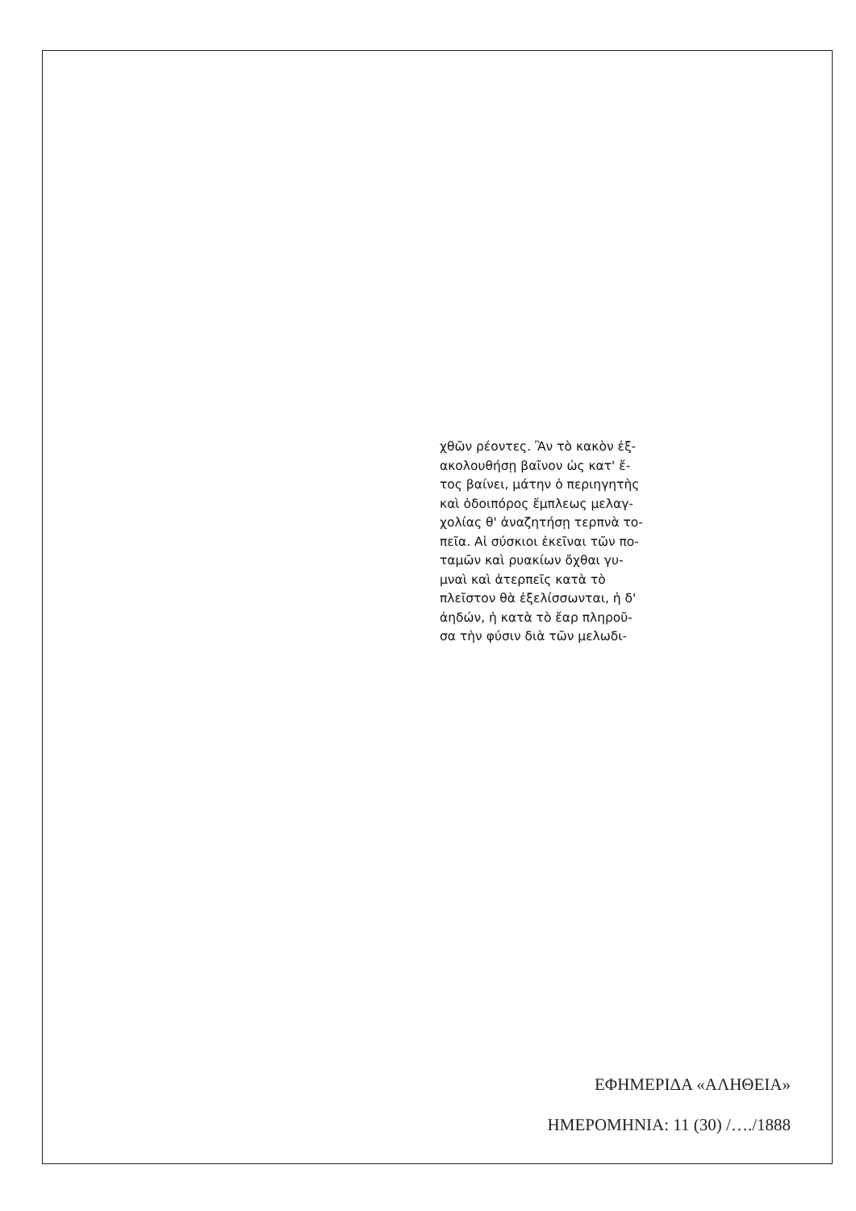χθῶν ρέοντες. Ἂν τὸ κακὸν ἐξ-
ακολουθήσῃ βαῖνον ὡς κατ' ἔ-
τος βαίνει, μάτην ὁ περιηγητὴς
καὶ ὁδοιπόρος ἔμπλεως μελαγ-
χολίας θ' ἀναζητήσῃ τερπνὰ το-
πεῖα. Αἱ σύσκιοι ἐκεῖναι τῶν πο-
ταμῶν καὶ ρυακίων ὄχθαι γυ-
μναὶ καὶ ἀτερπεῖς κατὰ τὸ
πλεῖστον θὰ ἐξελίσσωνται, ἡ δ'
ἀηδών, ἡ κατὰ τὸ ἔαρ πληροῦ-
σα τὴν φύσιν διὰ τῶν μελωδι-
ΕΦΗΜΕΡΙΔΑ «ΑΛΗΘΕΙΑ»
ΗΜΕΡΟΜΗΝΙΑ: 11 (30) /…./1888